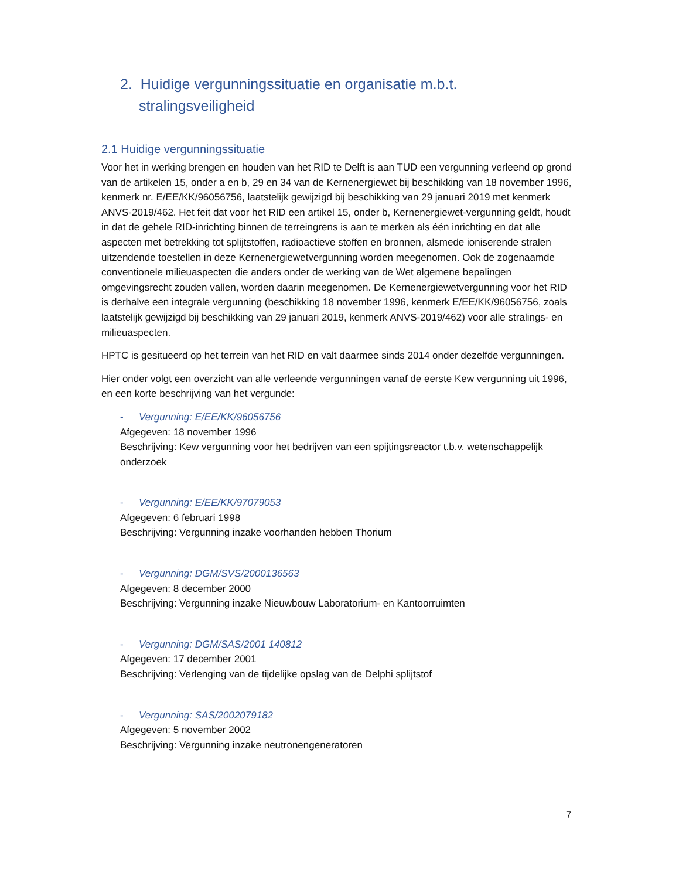2. Huidige vergunningssituatie en organisatie m.b.t. stralingsveiligheid
2.1 Huidige vergunningssituatie
Voor het in werking brengen en houden van het RID te Delft is aan TUD een vergunning verleend op grond van de artikelen 15, onder a en b, 29 en 34 van de Kernenergiewet bij beschikking van 18 november 1996, kenmerk nr. E/EE/KK/96056756, laatstelijk gewijzigd bij beschikking van 29 januari 2019 met kenmerk ANVS-2019/462. Het feit dat voor het RID een artikel 15, onder b, Kernenergiewet-vergunning geldt, houdt in dat de gehele RID-inrichting binnen de terreingrens is aan te merken als één inrichting en dat alle aspecten met betrekking tot splijtstoffen, radioactieve stoffen en bronnen, alsmede ioniserende stralen uitzendende toestellen in deze Kernenergiewetvergunning worden meegenomen. Ook de zogenaamde conventionele milieuaspecten die anders onder de werking van de Wet algemene bepalingen omgevingsrecht zouden vallen, worden daarin meegenomen. De Kernenergiewetvergunning voor het RID is derhalve een integrale vergunning (beschikking 18 november 1996, kenmerk E/EE/KK/96056756, zoals laatstelijk gewijzigd bij beschikking van 29 januari 2019, kenmerk ANVS-2019/462) voor alle stralings- en milieuaspecten.
HPTC is gesitueerd op het terrein van het RID en valt daarmee sinds 2014 onder dezelfde vergunningen.
Hier onder volgt een overzicht van alle verleende vergunningen vanaf de eerste Kew vergunning uit 1996, en een korte beschrijving van het vergunde:
- Vergunning: E/EE/KK/96056756
Afgegeven: 18 november 1996
Beschrijving: Kew vergunning voor het bedrijven van een spijtingsreactor t.b.v. wetenschappelijk onderzoek
- Vergunning: E/EE/KK/97079053
Afgegeven: 6 februari 1998
Beschrijving: Vergunning inzake voorhanden hebben Thorium
- Vergunning: DGM/SVS/2000136563
Afgegeven: 8 december 2000
Beschrijving: Vergunning inzake Nieuwbouw Laboratorium- en Kantoorruimten
- Vergunning: DGM/SAS/2001 140812
Afgegeven: 17 december 2001
Beschrijving: Verlenging van de tijdelijke opslag van de Delphi splijtstof
- Vergunning: SAS/2002079182
Afgegeven: 5 november 2002
Beschrijving: Vergunning inzake neutronengeneratoren
7